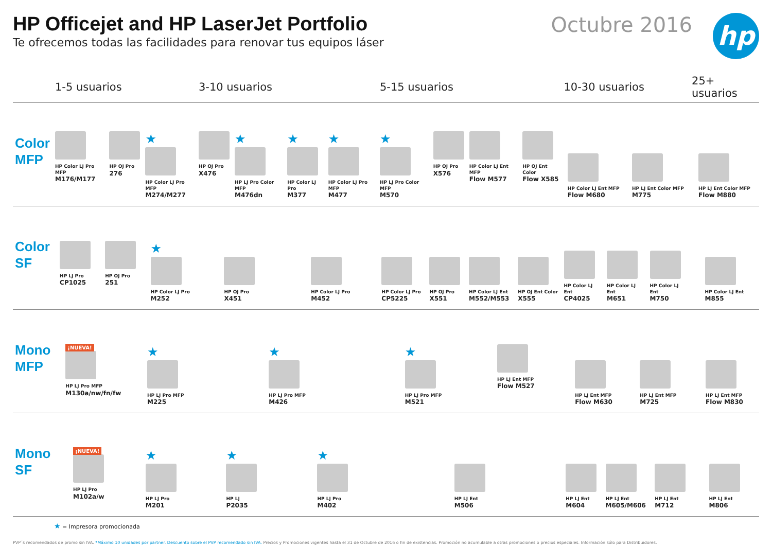HP Officejet and HP LaserJet Portfolio
Te ofrecemos todas las facilidades para renovar tus equipos láser
Octubre 2016
hp
| | 1-5 usuarios | 3-10 usuarios | 5-15 usuarios | 10-30 usuarios | 25+ usuarios |
| --- | --- | --- | --- | --- | --- |
| Color MFP | HP Color LJ Pro MFP M176/M177 HP OJ Pro 276 ★ HP Color LJ Pro MFP M274/M277 | HP OJ Pro X476 ★ HP LJ Pro Color MFP M476dn ★ HP Color LJ Pro M377 ★ HP Color LJ Pro MFP M477 | ★ HP LJ Pro Color MFP M570 HP OJ Pro X576 HP Color LJ Ent MFP Flow M577 HP OJ Ent Color Flow X585 | HP Color LJ Ent MFP Flow M680 HP LJ Ent Color MFP M775 | HP LJ Ent Color MFP Flow M880 |
| Color SF | HP LJ Pro CP1025 HP OJ Pro 251 ★ HP Color LJ Pro M252 | HP OJ Pro X451 HP Color LJ Pro M452 | HP Color LJ Pro CP5225 HP OJ Pro X551 HP Color LJ Ent M552/M553 HP OJ Ent Color X555 | HP Color LJ Ent CP4025 HP Color LJ Ent M651 HP Color LJ Ent M750 | HP Color LJ Ent M855 |
| Mono MFP | ¡NUEVA! HP LJ Pro MFP M130a/nw/fn/fw ★ HP LJ Pro MFP M225 | ★ HP LJ Pro MFP M426 | ★ HP LJ Pro MFP M521 HP LJ Ent MFP Flow M527 | HP LJ Ent MFP Flow M630 HP LJ Ent MFP M725 | HP LJ Ent MFP Flow M830 |
| Mono SF | ¡NUEVA! HP LJ Pro M102a/w ★ HP LJ Pro M201 | ★ HP LJ P2035 ★ HP LJ Pro M402 | HP LJ Ent M506 | HP LJ Ent M604 HP LJ Ent M605/M606 HP LJ Ent M712 | HP LJ Ent M806 |
★ = Impresora promocionada
PVP´s recomendados de promo sin IVA. *Máximo 10 unidades por partner. Descuento sobre el PVP recomendado sin IVA. Precios y Promociones vigentes hasta el 31 de Octubre de 2016 o fin de existencias. Promoción no acumulable a otras promociones o precios especiales. Información sólo para Distribuidores.